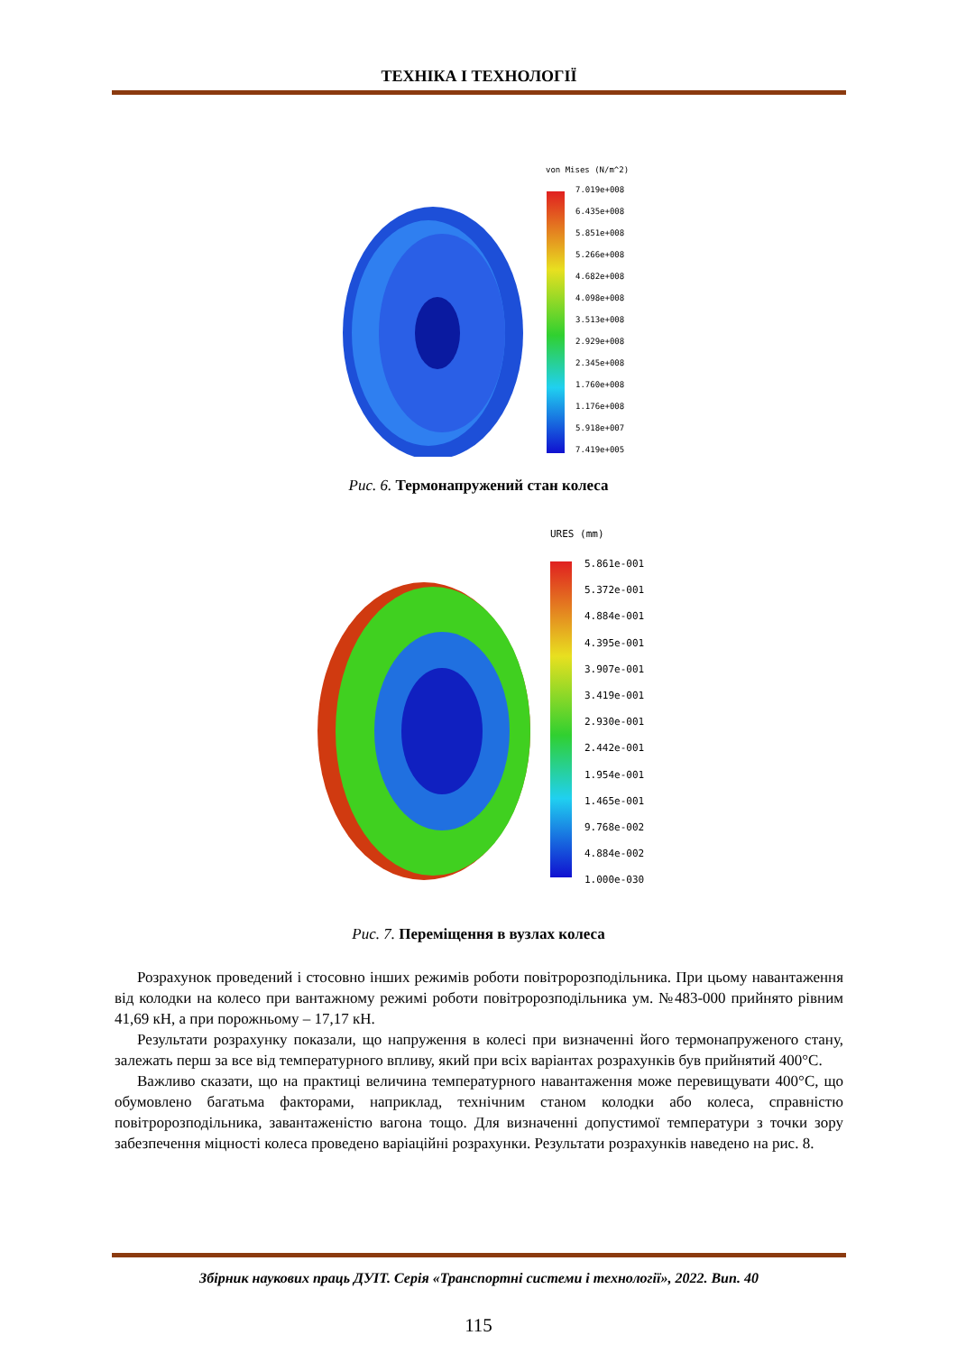ТЕХНІКА І ТЕХНОЛОГІЇ
von Mises (N/m^2)
7.019e+008
6.435e+008
5.851e+008
5.266e+008
4.682e+008
4.098e+008
3.513e+008
2.929e+008
2.345e+008
1.760e+008
1.176e+008
5.918e+007
7.419e+005
Рис. 6. Термонапружений стан колеса
URES (mm)
5.861e-001
5.372e-001
4.884e-001
4.395e-001
3.907e-001
3.419e-001
2.930e-001
2.442e-001
1.954e-001
1.465e-001
9.768e-002
4.884e-002
1.000e-030
Рис. 7. Переміщення в вузлах колеса
Розрахунок проведений і стосовно інших режимів роботи повітророзподільника. При цьому навантаження від колодки на колесо при вантажному режимі роботи повітророзподільника ум. №483-000 прийнято рівним 41,69 кН, а при порожньому – 17,17 кН.
Результати розрахунку показали, що напруження в колесі при визначенні його термонапруженого стану, залежать перш за все від температурного впливу, який при всіх варіантах розрахунків був прийнятий 400°С.
Важливо сказати, що на практиці величина температурного навантаження може перевищувати 400°С, що обумовлено багатьма факторами, наприклад, технічним станом колодки або колеса, справністю повітророзподільника, завантаженістю вагона тощо. Для визначенні допустимої температури з точки зору забезпечення міцності колеса проведено варіаційні розрахунки. Результати розрахунків наведено на рис. 8.
Збірник наукових праць ДУІТ. Серія «Транспортні системи і технології», 2022. Вип. 40
115